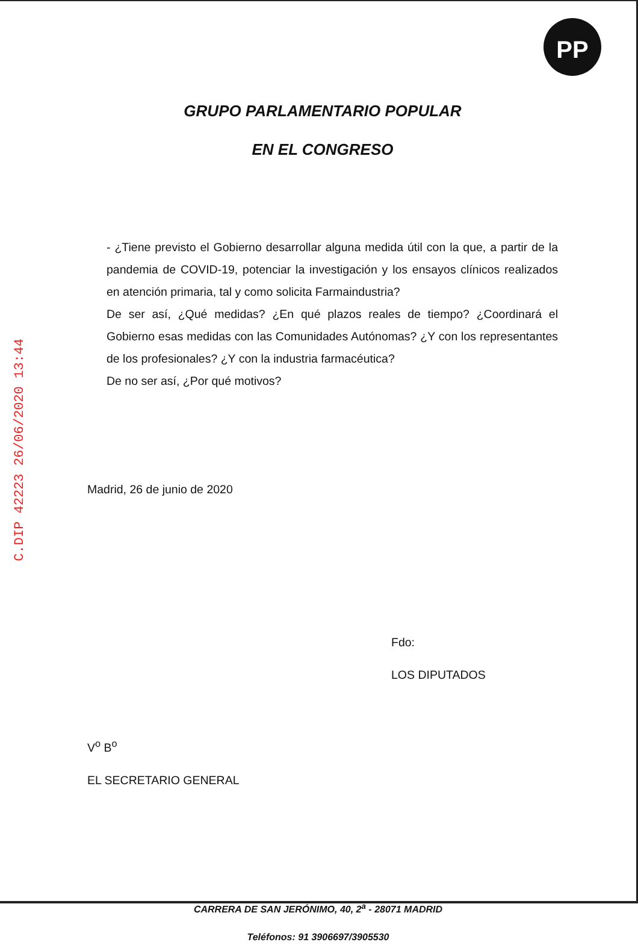PP
C.DIP 42223 26/06/2020 13:44
GRUPO PARLAMENTARIO POPULAR
EN EL CONGRESO
- ¿Tiene previsto el Gobierno desarrollar alguna medida útil con la que, a partir de la pandemia de COVID-19, potenciar la investigación y los ensayos clínicos realizados en atención primaria, tal y como solicita Farmaindustria?
De ser así, ¿Qué medidas? ¿En qué plazos reales de tiempo? ¿Coordinará el Gobierno esas medidas con las Comunidades Autónomas? ¿Y con los representantes de los profesionales? ¿Y con la industria farmacéutica?
De no ser así, ¿Por qué motivos?
Madrid, 26 de junio de 2020
Fdo:
LOS DIPUTADOS
V<sup>o</sup> B<sup>o</sup>
EL SECRETARIO GENERAL
CARRERA DE SAN JERÓNIMO, 40, 2<sup>a</sup> - 28071 MADRID
Teléfonos: 91 3906697/3905530